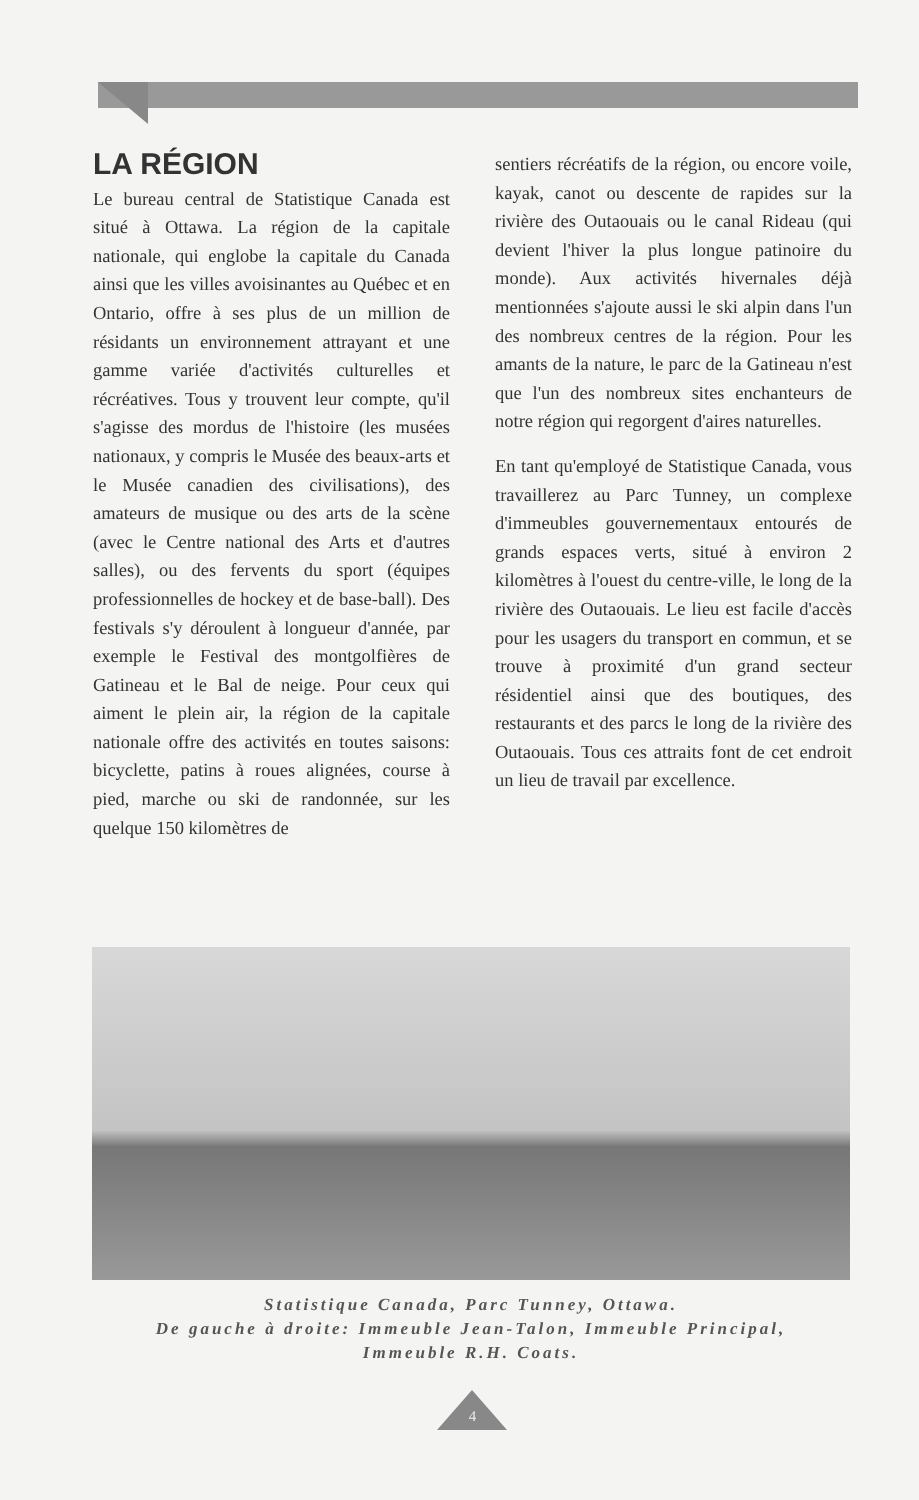LA RÉGION
Le bureau central de Statistique Canada est situé à Ottawa. La région de la capitale nationale, qui englobe la capitale du Canada ainsi que les villes avoisinantes au Québec et en Ontario, offre à ses plus de un million de résidants un environnement attrayant et une gamme variée d'activités culturelles et récréatives. Tous y trouvent leur compte, qu'il s'agisse des mordus de l'histoire (les musées nationaux, y compris le Musée des beaux-arts et le Musée canadien des civilisations), des amateurs de musique ou des arts de la scène (avec le Centre national des Arts et d'autres salles), ou des fervents du sport (équipes professionnelles de hockey et de base-ball). Des festivals s'y déroulent à longueur d'année, par exemple le Festival des montgolfières de Gatineau et le Bal de neige. Pour ceux qui aiment le plein air, la région de la capitale nationale offre des activités en toutes saisons: bicyclette, patins à roues alignées, course à pied, marche ou ski de randonnée, sur les quelque 150 kilomètres de
sentiers récréatifs de la région, ou encore voile, kayak, canot ou descente de rapides sur la rivière des Outaouais ou le canal Rideau (qui devient l'hiver la plus longue patinoire du monde). Aux activités hivernales déjà mentionnées s'ajoute aussi le ski alpin dans l'un des nombreux centres de la région. Pour les amants de la nature, le parc de la Gatineau n'est que l'un des nombreux sites enchanteurs de notre région qui regorgent d'aires naturelles.
En tant qu'employé de Statistique Canada, vous travaillerez au Parc Tunney, un complexe d'immeubles gouvernementaux entourés de grands espaces verts, situé à environ 2 kilomètres à l'ouest du centre-ville, le long de la rivière des Outaouais. Le lieu est facile d'accès pour les usagers du transport en commun, et se trouve à proximité d'un grand secteur résidentiel ainsi que des boutiques, des restaurants et des parcs le long de la rivière des Outaouais. Tous ces attraits font de cet endroit un lieu de travail par excellence.
Statistique Canada, Parc Tunney, Ottawa.
De gauche à droite: Immeuble Jean-Talon, Immeuble Principal,
Immeuble R.H. Coats.
4